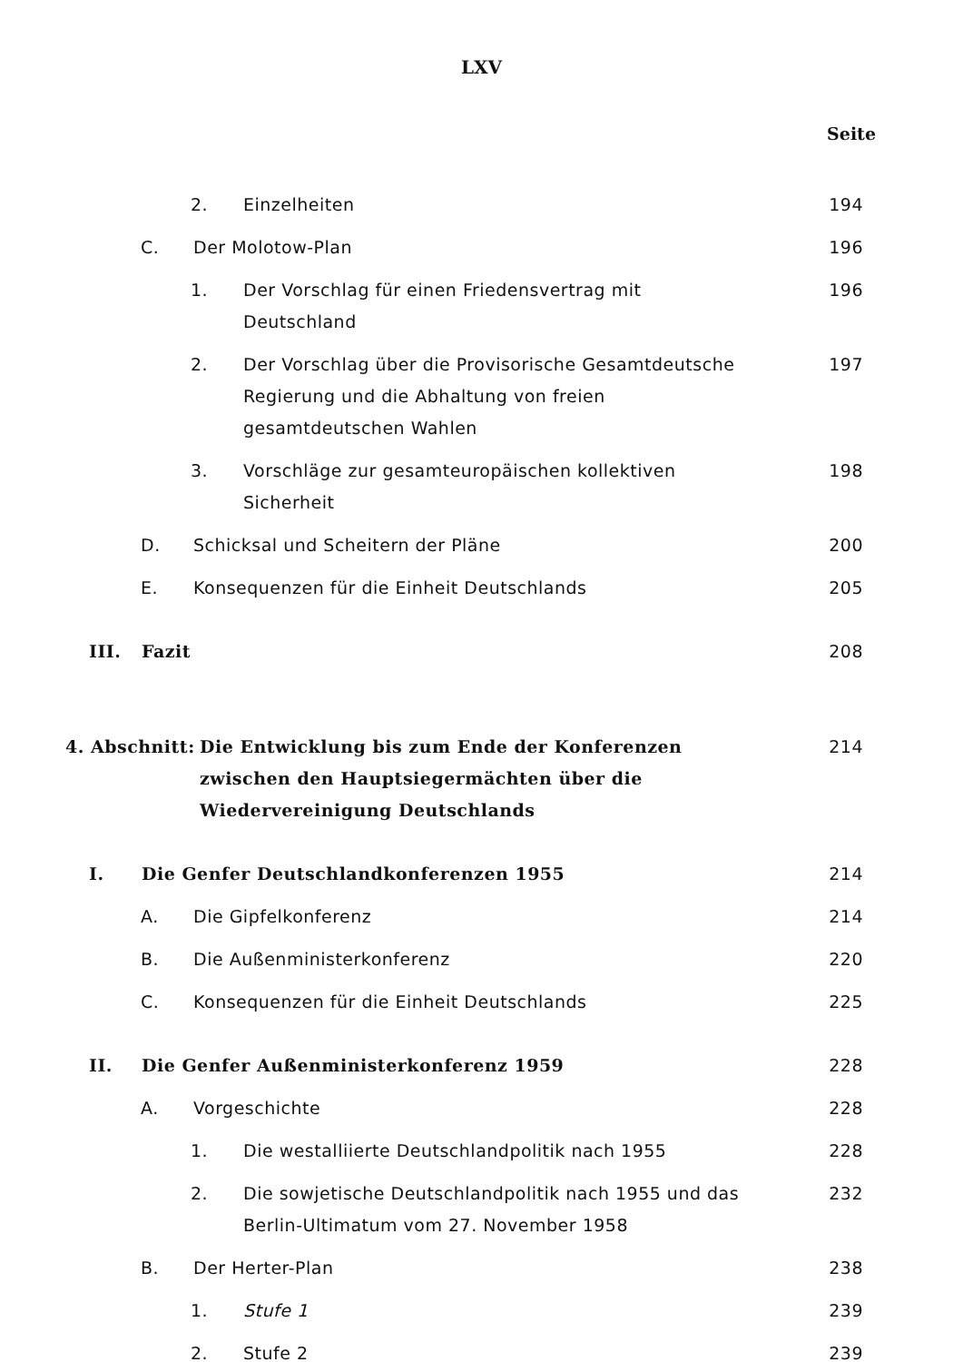LXV
Seite
2. Einzelheiten 194
C. Der Molotow-Plan 196
1. Der Vorschlag für einen Friedensvertrag mit Deutschland 196
2. Der Vorschlag über die Provisorische Gesamtdeutsche Regierung und die Abhaltung von freien gesamtdeutschen Wahlen 197
3. Vorschläge zur gesamteuropäischen kollektiven Sicherheit 198
D. Schicksal und Scheitern der Pläne 200
E. Konsequenzen für die Einheit Deutschlands 205
III. Fazit 208
4. Abschnitt: Die Entwicklung bis zum Ende der Konferenzen zwischen den Hauptsiegermächten über die Wiedervereinigung Deutschlands 214
I. Die Genfer Deutschlandkonferenzen 1955 214
A. Die Gipfelkonferenz 214
B. Die Außenministerkonferenz 220
C. Konsequenzen für die Einheit Deutschlands 225
II. Die Genfer Außenministerkonferenz 1959 228
A. Vorgeschichte 228
1. Die westalliierte Deutschlandpolitik nach 1955 228
2. Die sowjetische Deutschlandpolitik nach 1955 und das Berlin-Ultimatum vom 27. November 1958 232
B. Der Herter-Plan 238
1. Stufe 1 239
2. Stufe 2 239